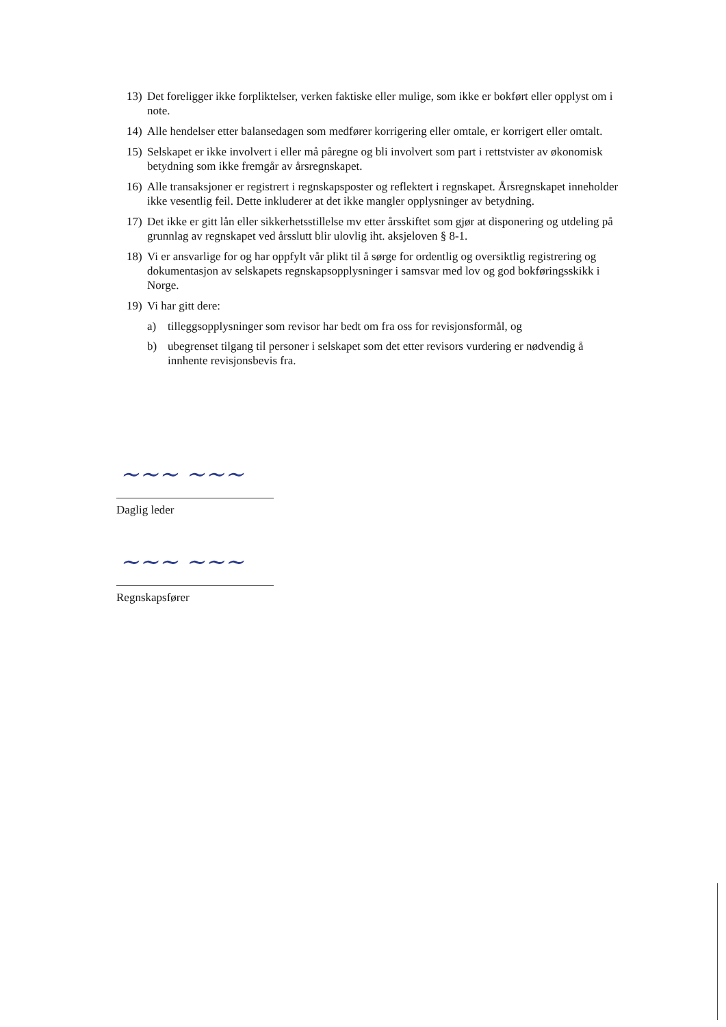13) Det foreligger ikke forpliktelser, verken faktiske eller mulige, som ikke er bokført eller opplyst om i note.
14) Alle hendelser etter balansedagen som medfører korrigering eller omtale, er korrigert eller omtalt.
15) Selskapet er ikke involvert i eller må påregne og bli involvert som part i rettstvister av økonomisk betydning som ikke fremgår av årsregnskapet.
16) Alle transaksjoner er registrert i regnskapsposter og reflektert i regnskapet. Årsregnskapet inneholder ikke vesentlig feil. Dette inkluderer at det ikke mangler opplysninger av betydning.
17) Det ikke er gitt lån eller sikkerhetsstillelse mv etter årsskiftet som gjør at disponering og utdeling på grunnlag av regnskapet ved årsslutt blir ulovlig iht. aksjeloven § 8-1.
18) Vi er ansvarlige for og har oppfylt vår plikt til å sørge for ordentlig og oversiktlig registrering og dokumentasjon av selskapets regnskapsopplysninger i samsvar med lov og god bokføringsskikk i Norge.
19) Vi har gitt dere:
a) tilleggsopplysninger som revisor har bedt om fra oss for revisjonsformål, og
b) ubegrenset tilgang til personer i selskapet som det etter revisors vurdering er nødvendig å innhente revisjonsbevis fra.
~~~ ~~~
Daglig leder
~~~ ~~~
Regnskapsfører